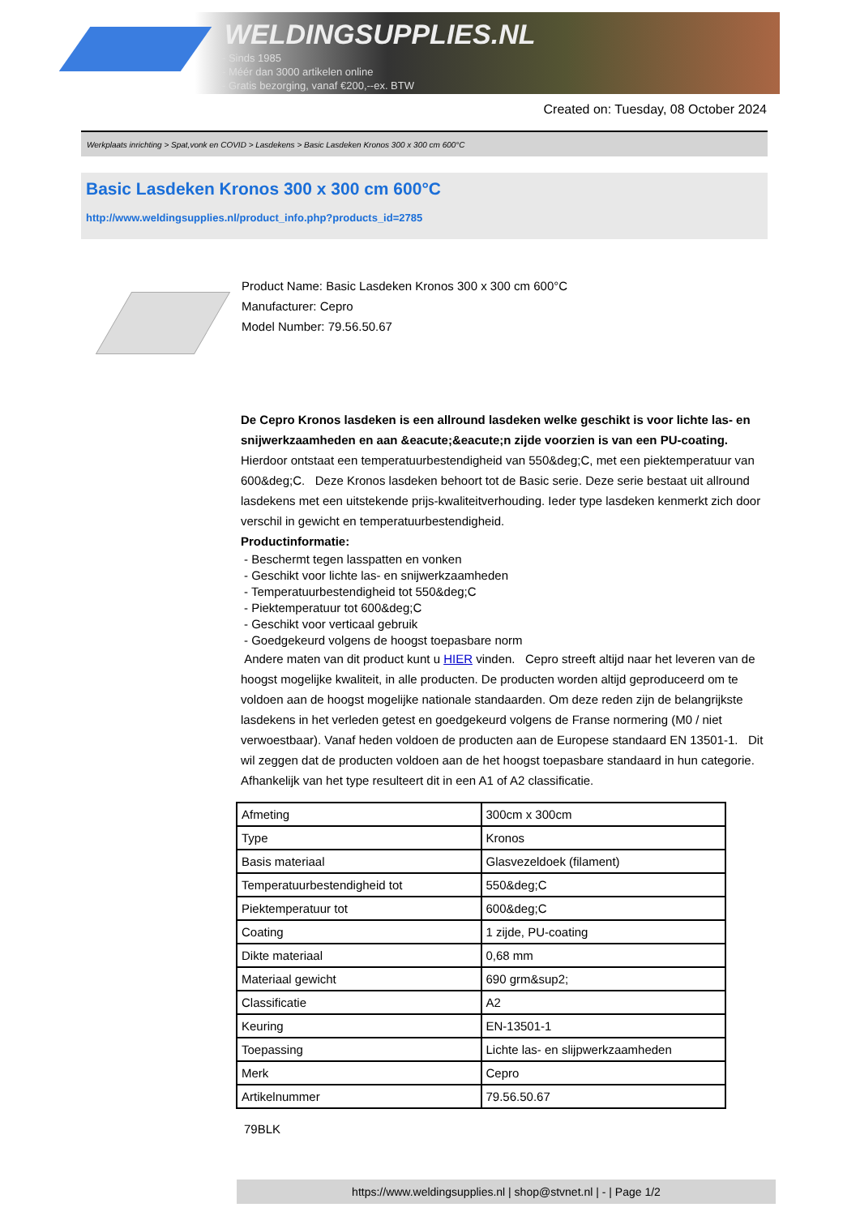WELDINGSUPPLIES.NL
- Sinds 1985
- Méér dan 3000 artikelen online
- Gratis bezorging, vanaf €200,--ex. BTW
Created on: Tuesday, 08 October 2024
Werkplaats inrichting > Spat,vonk en COVID > Lasdekens > Basic Lasdeken Kronos 300 x 300 cm 600°C
Basic Lasdeken Kronos 300 x 300 cm 600°C
http://www.weldingsupplies.nl/product_info.php?products_id=2785
Product Name: Basic Lasdeken Kronos 300 x 300 cm 600°C
Manufacturer: Cepro
Model Number: 79.56.50.67
De Cepro Kronos lasdeken is een allround lasdeken welke geschikt is voor lichte las- en snijwerkzaamheden en aan &eacute;&eacute;n zijde voorzien is van een PU-coating. Hierdoor ontstaat een temperatuurbestendigheid van 550&deg;C, met een piektemperatuur van 600&deg;C. Deze Kronos lasdeken behoort tot de Basic serie. Deze serie bestaat uit allround lasdekens met een uitstekende prijs-kwaliteitverhouding. Ieder type lasdeken kenmerkt zich door verschil in gewicht en temperatuurbestendigheid.
Productinformatie:
- Beschermt tegen lasspatten en vonken
- Geschikt voor lichte las- en snijwerkzaamheden
- Temperatuurbestendigheid tot 550&deg;C
- Piektemperatuur tot 600&deg;C
- Geschikt voor verticaal gebruik
- Goedgekeurd volgens de hoogst toepasbare norm
Andere maten van dit product kunt u HIER vinden. Cepro streeft altijd naar het leveren van de hoogst mogelijke kwaliteit, in alle producten. De producten worden altijd geproduceerd om te voldoen aan de hoogst mogelijke nationale standaarden. Om deze reden zijn de belangrijkste lasdekens in het verleden getest en goedgekeurd volgens de Franse normering (M0 / niet verwoestbaar). Vanaf heden voldoen de producten aan de Europese standaard EN 13501-1. Dit wil zeggen dat de producten voldoen aan de het hoogst toepasbare standaard in hun categorie. Afhankelijk van het type resulteert dit in een A1 of A2 classificatie.
| Afmeting | 300cm x 300cm |
| Type | Kronos |
| Basis materiaal | Glasvezeldoek (filament) |
| Temperatuurbestendigheid tot | 550&deg;C |
| Piektemperatuur tot | 600&deg;C |
| Coating | 1 zijde, PU-coating |
| Dikte materiaal | 0,68 mm |
| Materiaal gewicht | 690 grm&sup2; |
| Classificatie | A2 |
| Keuring | EN-13501-1 |
| Toepassing | Lichte las- en slijpwerkzaamheden |
| Merk | Cepro |
| Artikelnummer | 79.56.50.67 |
79BLK
https://www.weldingsupplies.nl | shop@stvnet.nl | - | Page 1/2